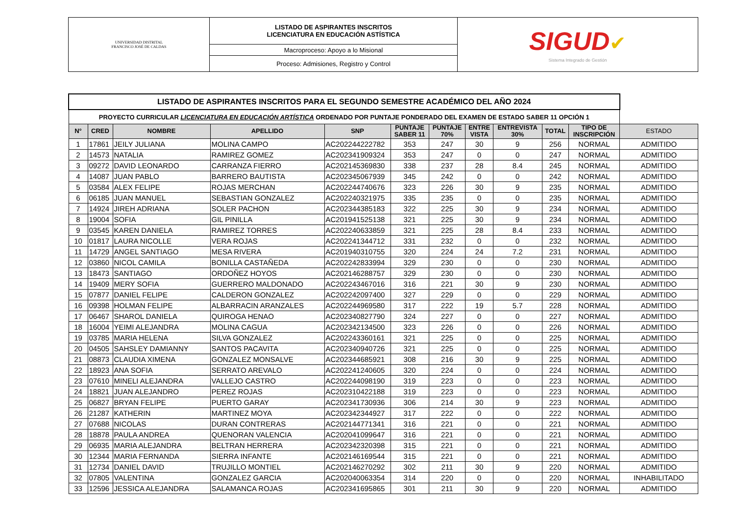| UNIVERSIDAD DISTRITAL FRANCISCO JOSÉ DE CALDAS | LISTADO DE ASPIRANTES INSCRITOS LICENCIATURA EN EDUCACIÓN ASTÍSTICA | SIGUD ✔ Sistema Integrado de Gestión |
| | Macroproceso: Apoyo a lo Misional | |
| | Proceso: Admisiones, Registro y Control | |
| LISTADO DE ASPIRANTES INSCRITOS PARA EL SEGUNDO SEMESTRE ACADÉMICO DEL AÑO 2024 | | | | | | | | | | | |
| PROYECTO CURRICULAR LICENCIATURA EN EDUCACIÓN ARTÍSTICA ORDENADO POR PUNTAJE PONDERADO DEL EXAMEN DE ESTADO SABER 11 OPCIÓN 1 | | | | | | | | | | | |
| N° | CRED | NOMBRE | APELLIDO | SNP | PUNTAJE SABER 11 | PUNTAJE 70% | ENTRE VISTA | ENTREVISTA 30% | TOTAL | TIPO DE INSCRIPCIÓN | ESTADO |
| 1 | 17861 | JEILY JULIANA | MOLINA CAMPO | AC202244222782 | 353 | 247 | 30 | 9 | 256 | NORMAL | ADMITIDO |
| 2 | 14573 | NATALIA | RAMIREZ GOMEZ | AC202341909324 | 353 | 247 | 0 | 0 | 247 | NORMAL | ADMITIDO |
| 3 | 09272 | DAVID LEONARDO | CARRANZA FIERRO | AC202145369830 | 338 | 237 | 28 | 8.4 | 245 | NORMAL | ADMITIDO |
| 4 | 14087 | JUAN PABLO | BARRERO BAUTISTA | AC202345067939 | 345 | 242 | 0 | 0 | 242 | NORMAL | ADMITIDO |
| 5 | 03584 | ALEX FELIPE | ROJAS MERCHAN | AC202244740676 | 323 | 226 | 30 | 9 | 235 | NORMAL | ADMITIDO |
| 6 | 06185 | JUAN MANUEL | SEBASTIAN GONZALEZ | AC202240321975 | 335 | 235 | 0 | 0 | 235 | NORMAL | ADMITIDO |
| 7 | 14924 | JIREH ADRIANA | SOLER PACHON | AC202344385183 | 322 | 225 | 30 | 9 | 234 | NORMAL | ADMITIDO |
| 8 | 19004 | SOFIA | GIL PINILLA | AC201941525138 | 321 | 225 | 30 | 9 | 234 | NORMAL | ADMITIDO |
| 9 | 03545 | KAREN DANIELA | RAMIREZ TORRES | AC202240633859 | 321 | 225 | 28 | 8.4 | 233 | NORMAL | ADMITIDO |
| 10 | 01817 | LAURA NICOLLE | VERA ROJAS | AC202241344712 | 331 | 232 | 0 | 0 | 232 | NORMAL | ADMITIDO |
| 11 | 14729 | ANGEL SANTIAGO | MESA RIVERA | AC201940310755 | 320 | 224 | 24 | 7.2 | 231 | NORMAL | ADMITIDO |
| 12 | 03860 | NICOL CAMILA | BONILLA CASTAÑEDA | AC202242833994 | 329 | 230 | 0 | 0 | 230 | NORMAL | ADMITIDO |
| 13 | 18473 | SANTIAGO | ORDOÑEZ HOYOS | AC202146288757 | 329 | 230 | 0 | 0 | 230 | NORMAL | ADMITIDO |
| 14 | 19409 | MERY SOFIA | GUERRERO MALDONADO | AC202243467016 | 316 | 221 | 30 | 9 | 230 | NORMAL | ADMITIDO |
| 15 | 07877 | DANIEL FELIPE | CALDERON GONZALEZ | AC202242097400 | 327 | 229 | 0 | 0 | 229 | NORMAL | ADMITIDO |
| 16 | 09398 | HOLMAN FELIPE | ALBARRACIN ARANZALES | AC202244969580 | 317 | 222 | 19 | 5.7 | 228 | NORMAL | ADMITIDO |
| 17 | 06467 | SHAROL DANIELA | QUIROGA HENAO | AC202340827790 | 324 | 227 | 0 | 0 | 227 | NORMAL | ADMITIDO |
| 18 | 16004 | YEIMI ALEJANDRA | MOLINA CAGUA | AC202342134500 | 323 | 226 | 0 | 0 | 226 | NORMAL | ADMITIDO |
| 19 | 03785 | MARIA HELENA | SILVA GONZALEZ | AC202243360161 | 321 | 225 | 0 | 0 | 225 | NORMAL | ADMITIDO |
| 20 | 04505 | SAHSLEY DAMIANNY | SANTOS PACAVITA | AC202340940726 | 321 | 225 | 0 | 0 | 225 | NORMAL | ADMITIDO |
| 21 | 08873 | CLAUDIA XIMENA | GONZALEZ MONSALVE | AC202344685921 | 308 | 216 | 30 | 9 | 225 | NORMAL | ADMITIDO |
| 22 | 18923 | ANA SOFIA | SERRATO AREVALO | AC202241240605 | 320 | 224 | 0 | 0 | 224 | NORMAL | ADMITIDO |
| 23 | 07610 | MINELI ALEJANDRA | VALLEJO CASTRO | AC202244098190 | 319 | 223 | 0 | 0 | 223 | NORMAL | ADMITIDO |
| 24 | 18821 | JUAN ALEJANDRO | PEREZ ROJAS | AC202310422188 | 319 | 223 | 0 | 0 | 223 | NORMAL | ADMITIDO |
| 25 | 06827 | BRYAN FELIPE | PUERTO GARAY | AC202341730936 | 306 | 214 | 30 | 9 | 223 | NORMAL | ADMITIDO |
| 26 | 21287 | KATHERIN | MARTINEZ MOYA | AC202342344927 | 317 | 222 | 0 | 0 | 222 | NORMAL | ADMITIDO |
| 27 | 07688 | NICOLAS | DURAN CONTRERAS | AC202144771341 | 316 | 221 | 0 | 0 | 221 | NORMAL | ADMITIDO |
| 28 | 18878 | PAULA ANDREA | QUENORAN VALENCIA | AC202041099647 | 316 | 221 | 0 | 0 | 221 | NORMAL | ADMITIDO |
| 29 | 06935 | MARIA ALEJANDRA | BELTRAN HERRERA | AC202342320398 | 315 | 221 | 0 | 0 | 221 | NORMAL | ADMITIDO |
| 30 | 12344 | MARIA FERNANDA | SIERRA INFANTE | AC202146169544 | 315 | 221 | 0 | 0 | 221 | NORMAL | ADMITIDO |
| 31 | 12734 | DANIEL DAVID | TRUJILLO MONTIEL | AC202146270292 | 302 | 211 | 30 | 9 | 220 | NORMAL | ADMITIDO |
| 32 | 07805 | VALENTINA | GONZALEZ GARCIA | AC202040063354 | 314 | 220 | 0 | 0 | 220 | NORMAL | INHABILITADO |
| 33 | 12596 | JESSICA ALEJANDRA | SALAMANCA ROJAS | AC202341695865 | 301 | 211 | 30 | 9 | 220 | NORMAL | ADMITIDO |